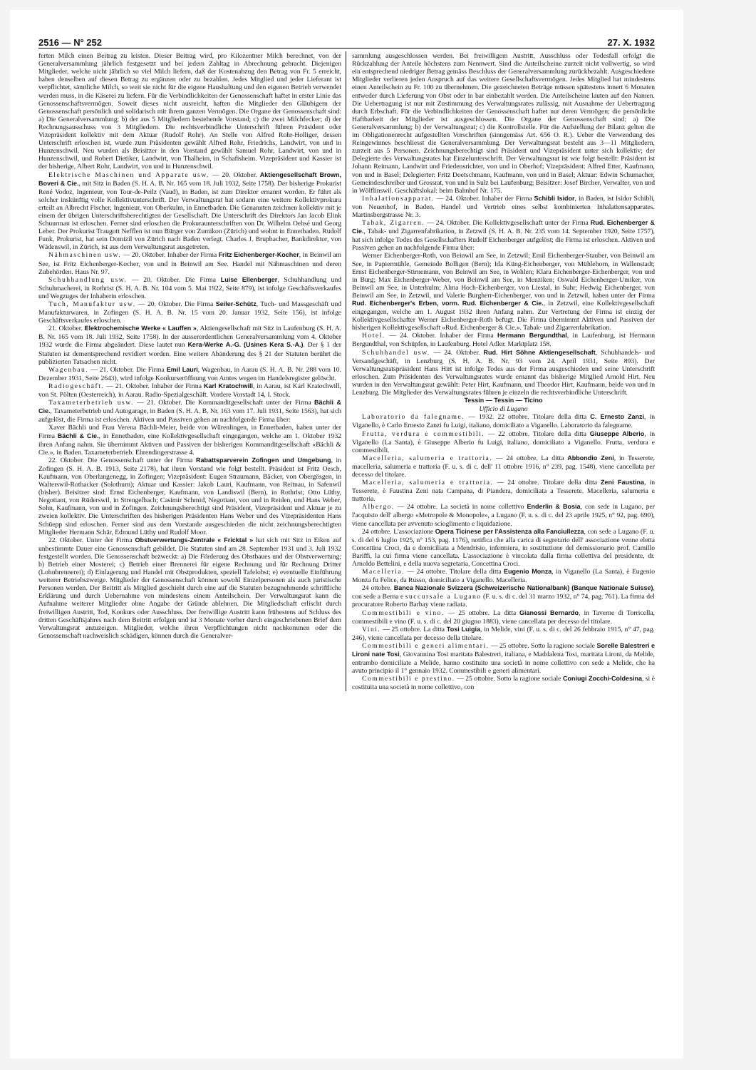2516 — N° 252 27. X. 1932
ferten Milch einen Beitrag zu leisten. Dieser Beitrag wird, pro Kilozentner Milch berechnet, von der Generalversammlung jährlich festgesetzt und bei jedem Zahltag in Abrechnung gebracht. Diejenigen Mitglieder, welche nicht jährlich so viel Milch liefern, daß der Kostenabzug den Betrag von Fr. 5 erreicht, haben denselben auf diesen Betrag zu ergänzen oder zu bezahlen. Jedes Mitglied und jeder Lieferant ist verpflichtet, sämtliche Milch, so weit sie nicht für die eigene Haushaltung und den eigenen Betrieb verwendet werden muss, in die Käserei zu liefern. Für die Verbindlichkeiten der Genossenschaft haftet in erster Linie das Genossenschaftsvermögen. Soweit dieses nicht ausreicht, haften die Mitglieder den Gläubigern der Genossenschaft persönlich und solidarisch mit ihrem ganzen Vermögen. Die Organe der Genossenschaft sind: a) Die Generalversammlung; b) der aus 5 Mitgliedern bestehende Vorstand; c) die zwei Milchfecker; d) der Rechnungsausschuss von 3 Mitgliedern. Die rechtsverbindliche Unterschrift führen Präsident oder Vizepräsident kollektiv mit dem Aktuar (Rudolf Rohr). An Stelle von Alfred Rohr-Holliger, dessen Unterschrift erloschen ist, wurde zum Präsidenten gewählt Alfred Rohr, Friedrichs, Landwirt, von und in Hunzenschwil. Neu wurden als Beisitzer in den Vorstand gewählt Samuel Rohr, Landwirt, von und in Hunzenschwil, und Robert Dietiker, Landwirt, von Thalheim, in Schafisheim. Vizepräsident und Kassier ist der bisherige, Albert Rohr, Landwirt, von und in Hunzenschwil.
Elektrische Maschinen und Apparate usw. — 20. Oktober. Aktiengesellschaft Brown, Boveri & Cie., mit Sitz in Baden (S. H. A. B. Nr. 165 vom 18. Juli 1932, Seite 1758). Der bisherige Prokurist René Vodoz, Ingenieur, von Tour-de-Peilz (Vaud), in Baden, ist zum Direktor ernannt worden. Er führt als solcher inskünftig volle Kollektivunterschrift. Der Verwaltungsrat hat sodann eine weitere Kollektivprokura erteilt an Albrecht Fischer, Ingenieur, von Oberkulm, in Ennetbaden. Die Genannten zeichnen kollektiv mit je einem der übrigen Unterschriftsberechtigten der Gesellschaft. Die Unterschrift des Direktors Jan Jacob Elink Schuurman ist erloschen. Ferner sind erloschen die Prokuraunterschriften von Dr. Wilhelm Oehsé und Georg Leber. Der Prokurist Traugott Nefflen ist nun Bürger von Zumikon (Zürich) und wohnt in Ennetbaden. Rudolf Funk, Prokurist, hat sein Domizil von Zürich nach Baden verlegt. Charles J. Brupbacher, Bankdirektor, von Wädenswil, in Zürich, ist aus dem Verwaltungsrat ausgetreten.
Nähmaschinen usw. — 20. Oktober. Inhaber der Firma Fritz Eichenberger-Kocher, in Beinwil am See, ist Fritz Eichenberger-Kocher, von und in Beinwil am See. Handel mit Nähmaschinen und deren Zubehörden. Haus Nr. 97.
Schuhhandlung usw. — 20. Oktober. Die Firma Luise Ellenberger, Schuhhandlung und Schuhmacherei, in Rothrist (S. H. A. B. Nr. 104 vom 5. Mai 1922, Seite 879), ist infolge Geschäftsverkaufes und Wegzuges der Inhaberin erloschen.
Tuch, Manufaktur usw. — 20. Oktober. Die Firma Seiler-Schütz, Tuch- und Massgeschäft und Manufakturwaren, in Zofingen (S. H. A. B. Nr. 15 vom 20. Januar 1932, Seite 156), ist infolge Geschäftsverkaufes erloschen.
21. Oktober. Elektrochemische Werke « Lauffen », Aktiengesellschaft mit Sitz in Laufenburg (S. H. A. B. Nr. 165 vom 18. Juli 1932, Seite 1758). In der ausserordentlichen Generalversammlung vom 4. Oktober 1932 wurde die Firma abgeändert. Diese lautet nun Kera-Werke A.-G. (Usines Kera S.-A.). Der § 1 der Statuten ist dementsprechend revidiert worden. Eine weitere Abänderung des § 21 der Statuten berührt die publizierten Tatsachen nicht.
Wagenbau. — 21. Oktober. Die Firma Emil Lauri, Wagenbau, in Aarau (S. H. A. B. Nr. 288 vom 10. Dezember 1931, Seite 2643), wird infolge Konkurseröffnung von Amtes wegen im Handelsregister gelöscht.
Radiogeschäft. — 21. Oktober. Inhaber der Firma Karl Kratochwill, in Aarau, ist Karl Kratochwill, von St. Pölten (Oesterreich), in Aarau. Radio-Spezialgeschäft. Vordere Vorstadt 14, I. Stock.
Taxameterbetrieb usw. — 21. Oktober. Die Kommanditgesellschaft unter der Firma Bächli & Cie., Taxameterbetrieb und Autogarage, in Baden (S. H. A. B. Nr. 163 vom 17. Juli 1931, Seite 1563), hat sich aufgelöst, die Firma ist erloschen. Aktiven und Passiven gehen an nachfolgende Firma über:
Xaver Bächli und Frau Verena Bächli-Meier, beide von Würenlingen, in Ennetbaden, haben unter der Firma Bächli & Cie., in Ennetbaden, eine Kollektivgesellschaft eingegangen, welche am 1. Oktober 1932 ihren Anfang nahm. Sie übernimmt Aktiven und Passiven der bisherigen Kommanditgesellschaft «Bächli & Cie.», in Baden. Taxameterbetrieb. Ehrendingerstrasse 4.
22. Oktober. Die Genossenschaft unter der Firma Rabattsparverein Zofingen und Umgebung, in Zofingen (S. H. A. B. 1913, Seite 2178), hat ihren Vorstand wie folgt bestellt. Präsident ist Fritz Oesch, Kaufmann, von Oberlangenegg, in Zofingen; Vizepräsident: Eugen Straumann, Bäcker, von Obergösgen, in Walterswil-Rothacker (Solothurn); Aktuar und Kassier: Jakob Lauri, Kaufmann, von Reitnau, in Safenwil (bisher). Beisitzer sind: Ernst Eichenberger, Kaufmann, von Landiswil (Bern), in Rothrist; Otto Lüthy, Negotiant, von Rüderswil, in Strengelbach; Casimir Schmid, Negotiant, von und in Reiden, und Hans Weber, Sohn, Kaufmann, von und in Zofingen. Zeichnungsberechtigt sind Präsident, Vizepräsident und Aktuar je zu zweien kollektiv. Die Unterschriften des bisherigen Präsidenten Hans Weber und des Vizepräsidenten Hans Schüepp sind erloschen. Ferner sind aus dem Vorstande ausgeschieden die nicht zeichnungsberechtigten Mitglieder Hermann Schär, Edmund Lüthy und Rudolf Moor.
22. Oktober. Unter der Firma Obstverwertungs-Zentrale « Fricktal » hat sich mit Sitz in Eiken auf unbestimmte Dauer eine Genossenschaft gebildet. Die Statuten sind am 28. September 1931 und 3. Juli 1932 festgestellt worden. Die Genossenschaft bezweckt: a) Die Förderung des Obstbaues und der Obstverwertung; b) Betrieb einer Mosterei; c) Betrieb einer Brennerei für eigene Rechnung und für Rechnung Dritter (Lohnbrennerei); d) Einlagerung und Handel mit Obstprodukten, speziell Tafelobst; e) eventuelle Einführung weiterer Betriebszweige. Mitglieder der Genossenschaft können sowohl Einzelpersonen als auch juristische Personen werden. Der Beitritt als Mitglied geschieht durch eine auf die Statuten bezugnehmende schriftliche Erklärung und durch Uebernahme von mindestens einem Anteilschein. Der Verwaltungsrat kann die Aufnahme weiterer Mitglieder ohne Angabe der Gründe ablehnen. Die Mitgliedschaft erlischt durch freiwilligen Austritt, Tod, Konkurs oder Ausschluss. Der freiwillige Austritt kann frühestens auf Schluss des dritten Geschäftsjahres nach dem Beitritt erfolgen und ist 3 Monate vorher durch eingeschriebenen Brief dem Verwaltungsrat anzuzeigen. Mitglieder, welche ihren Verpflichtungen nicht nachkommen oder die Genossenschaft nachweislich schädigen, können durch die Generalver-
sammlung ausgeschlossen werden. Bei freiwilligem Austritt, Ausschluss oder Todesfall erfolgt die Rückzahlung der Anteile höchstens zum Nennwert. Sind die Anteilscheine zurzeit nicht vollwertig, so wird ein entsprechend niedriger Betrag gemäss Beschluss der Generalversammlung zurückbezahlt. Ausgeschiedene Mitglieder verlieren jeden Anspruch auf das weitere Gesellschaftsvermögen. Jedes Mitglied hat mindestens einen Anteilschein zu Fr. 100 zu übernehmen. Die gezeichneten Beträge müssen spätestens innert 6 Monaten entweder durch Lieferung von Obst oder in bar einbezahlt werden. Die Anteilscheine lauten auf den Namen. Die Uebertragung ist nur mit Zustimmung des Verwaltungsrates zulässig, mit Ausnahme der Uebertragung durch Erbschaft. Für die Verbindlichkeiten der Genossenschaft haftet nur deren Vermögen; die persönliche Haftbarkeit der Mitglieder ist ausgeschlossen. Die Organe der Genossenschaft sind: a) Die Generalversammlung; b) der Verwaltungsrat; c) die Kontrollstelle. Für die Aufstellung der Bilanz gelten die im Obligationenrecht aufgestellten Vorschriften (sinngemäss Art. 656 O. R.). Ueber die Verwendung des Reingewinnes beschliesst die Generalversammlung. Der Verwaltungsrat besteht aus 3—11 Mitgliedern, zurzeit aus 5 Personen. Zeichnungsberechtigt sind Präsident und Vizepräsident unter sich kollektiv; der Delegierte des Verwaltungsrates hat Einzelunterschrift. Der Verwaltungsrat ist wie folgt bestellt: Präsident ist Johann Reimann, Landwirt und Friedensrichter, von und in Oberhof; Vizepräsident: Alfred Etter, Kaufmann, von und in Basel; Delegierter: Fritz Doetschmann, Kaufmann, von und in Basel; Aktuar: Edwin Schumacher, Gemeindeschreiber und Grossrat, von und in Sulz bei Laufenburg; Beisitzer: Josef Bircher, Verwalter, von und in Wölflinswil. Geschäftslokal: beim Bahnhof Nr. 175.
Inhalationsapparat. — 24. Oktober. Inhaber der Firma Schibli Isidor, in Baden, ist Isidor Schibli, von Neuenhof, in Baden. Handel und Vertrieb eines selbst kombinierten Inhalationsapparates. Martinsbergstrasse Nr. 3.
Tabak, Zigarren. — 24. Oktober. Die Kollektivgesellschaft unter der Firma Rud. Eichenberger & Cie., Tabak- und Zigarrenfabrikation, in Zetzwil (S. H. A. B. Nr. 235 vom 14. September 1920, Seite 1757), hat sich infolge Todes des Gesellschafters Rudolf Eichenberger aufgelöst; die Firma ist erloschen. Aktiven und Passiven gehen an nachfolgende Firma über:
Werner Eichenberger-Roth, von Beinwil am See, in Zetzwil; Emil Eichenberger-Stauber, von Beinwil am See, in Papiermühle, Gemeinde Bolligen (Bern); Ida Küng-Eichenberger, von Mühlehorn, in Wallenstadt; Ernst Eichenberger-Stirnemann, von Beinwil am See, in Wohlen; Klara Eichenberger-Eichenberger, von und in Burg; Max Eichenberger-Weber, von Beinwil am See, in Menziken; Oswald Eichenberger-Umiker, von Beinwil am See, in Unterkulm; Alma Hoch-Eichenberger, von Liestal, in Suhr; Hedwig Eichenberger, von Beinwil am See, in Zetzwil, und Valerie Burgherr-Eichenberger, von und in Zetzwil, haben unter der Firma Rud. Eichenberger's Erben, vorm. Rud. Eichenberger & Cie., in Zetzwil, eine Kollektivgesellschaft eingegangen, welche am 1. August 1932 ihren Anfang nahm. Zur Vertretung der Firma ist einzig der Kollektivgesellschafter Werner Eichenberger-Roth befugt. Die Firma übernimmt Aktiven und Passiven der bisherigen Kollektivgesellschaft «Rud. Eichenberger & Cie.». Tabak- und Zigarrenfabrikation.
Hotel. — 24. Oktober. Inhaber der Firma Hermann Bergundthal, in Laufenburg, ist Hermann Bergundthal, von Schüpfen, in Laufenburg. Hotel Adler. Marktplatz 158.
Schuhhandel usw. — 24. Oktober. Rud. Hirt Söhne Aktiengesellschaft, Schuhhandels- und Versandgeschäft, in Lenzburg (S. H. A. B. Nr. 93 vom 24. April 1931, Seite 893). Der Verwaltungsratspräsident Hans Hirt ist infolge Todes aus der Firma ausgeschieden und seine Unterschrift erloschen. Zum Präsidenten des Verwaltungsrates wurde ernannt das bisherige Mitglied Arnold Hirt. Neu wurden in den Verwaltungsrat gewählt: Peter Hirt, Kaufmann, und Theodor Hirt, Kaufmann, beide von und in Lenzburg. Die Mitglieder des Verwaltungsrates führen je einzeln die rechtsverbindliche Unterschrift.
Tessin — Tessin — Ticino
Ufficio di Lugano
Laboratorio da falegname. — 1932. 22 ottobre. Titolare della ditta C. Ernesto Zanzi, in Viganello, è Carlo Ernesto Zanzi fu Luigi, italiano, domiciliato a Viganello. Laboratorio da falegname.
Frutta, verdura e commestibili. — 22 ottobre. Titolare della ditta Giuseppe Alberio, in Viganello (La Santa), è Giuseppe Alberio fu Luigi, italiano, domiciliato a Viganello. Frutta, verdura e commestibili.
Macelleria, salumeria e trattoria. — 24 ottobre. La ditta Abbondio Zeni, in Tesserete, macelleria, salumeria e trattoria (F. u. s. di c. dell' 11 ottobre 1916, n° 239, pag. 1548), viene cancellata per decesso del titolare.
Macelleria, salumeria e trattoria. — 24 ottobre. Titolare della ditta Zeni Faustina, in Tesserete, è Faustina Zeni nata Campana, di Piandera, domiciliata a Tesserete. Macelleria, salumeria e trattoria.
Albergo. — 24 ottobre. La società in nome collettivo Enderlin & Bosia, con sede in Lugano, per l'acquisto dell' albergo «Metropole & Monopole», a Lugano (F. u. s. di c. del 23 aprile 1925, n° 92, pag. 690), viene cancellata per avvenuto scioglimento e liquidazione.
24 ottobre. L'associazione Opera Ticinese per l'Assistenza alla Fanciullezza, con sede a Lugano (F. u. s. di del 6 luglio 1925, n° 153, pag. 1176), notifica che alla carica di segretario dell' associazione venne eletta Concettina Croci, da e domiciliata a Mendrisio, infermiera, in sostituzione del demissionario prof. Camillo Bariffi, la cui firma viene cancellata. L'associazione è vincolata dalla firma collettiva del presidente, dr. Arnoldo Bettelini, e della nuova segretaria, Concettina Croci.
Macelleria. — 24 ottobre. Titolare della ditta Eugenio Monza, in Viganello (La Santa), è Eugenio Monza fu Felice, da Russo, domiciliato a Viganello. Macelleria.
24 ottobre. Banca Nazionale Svizzera (Schweizerische Nationalbank) (Banque Nationale Suisse), con sede a Berna e succursale a Lugano (F. u. s. di c. del 31 marzo 1932, n° 74, pag. 761). La firma del procuratore Roberto Barbay viene radiata.
Commestibili e vino. — 25 ottobre. La ditta Gianossi Bernardo, in Taverne di Torricella, commestibili e vino (F. u. s. di c. del 20 giugno 1883), viene cancellata per decesso del titolare.
Vini. — 25 ottobre. La ditta Tosi Luigia, in Melide, vini (F. u. s. di c. del 26 febbraio 1915, n° 47, pag. 246), viene cancellata per decesso della titolare.
Commestibili e generi alimentari. — 25 ottobre. Sotto la ragione sociale Sorelle Balestreri e Lironi nate Tosi, Giovannina Tosi maritata Balestreri, italiana, e Maddalena Tosi, maritata Lironi, da Melide, entrambo domiciliate a Melide, hanno costituito una società in nome collettivo con sede a Melide, che ha avuto principio il 1° gennaio 1932. Commestibili e generi alimentari.
Commestibili e prestino. — 25 ottobre. Sotto la ragione sociale Coniugi Zocchi-Coldesina, si è costituita una società in nome collettivo, con